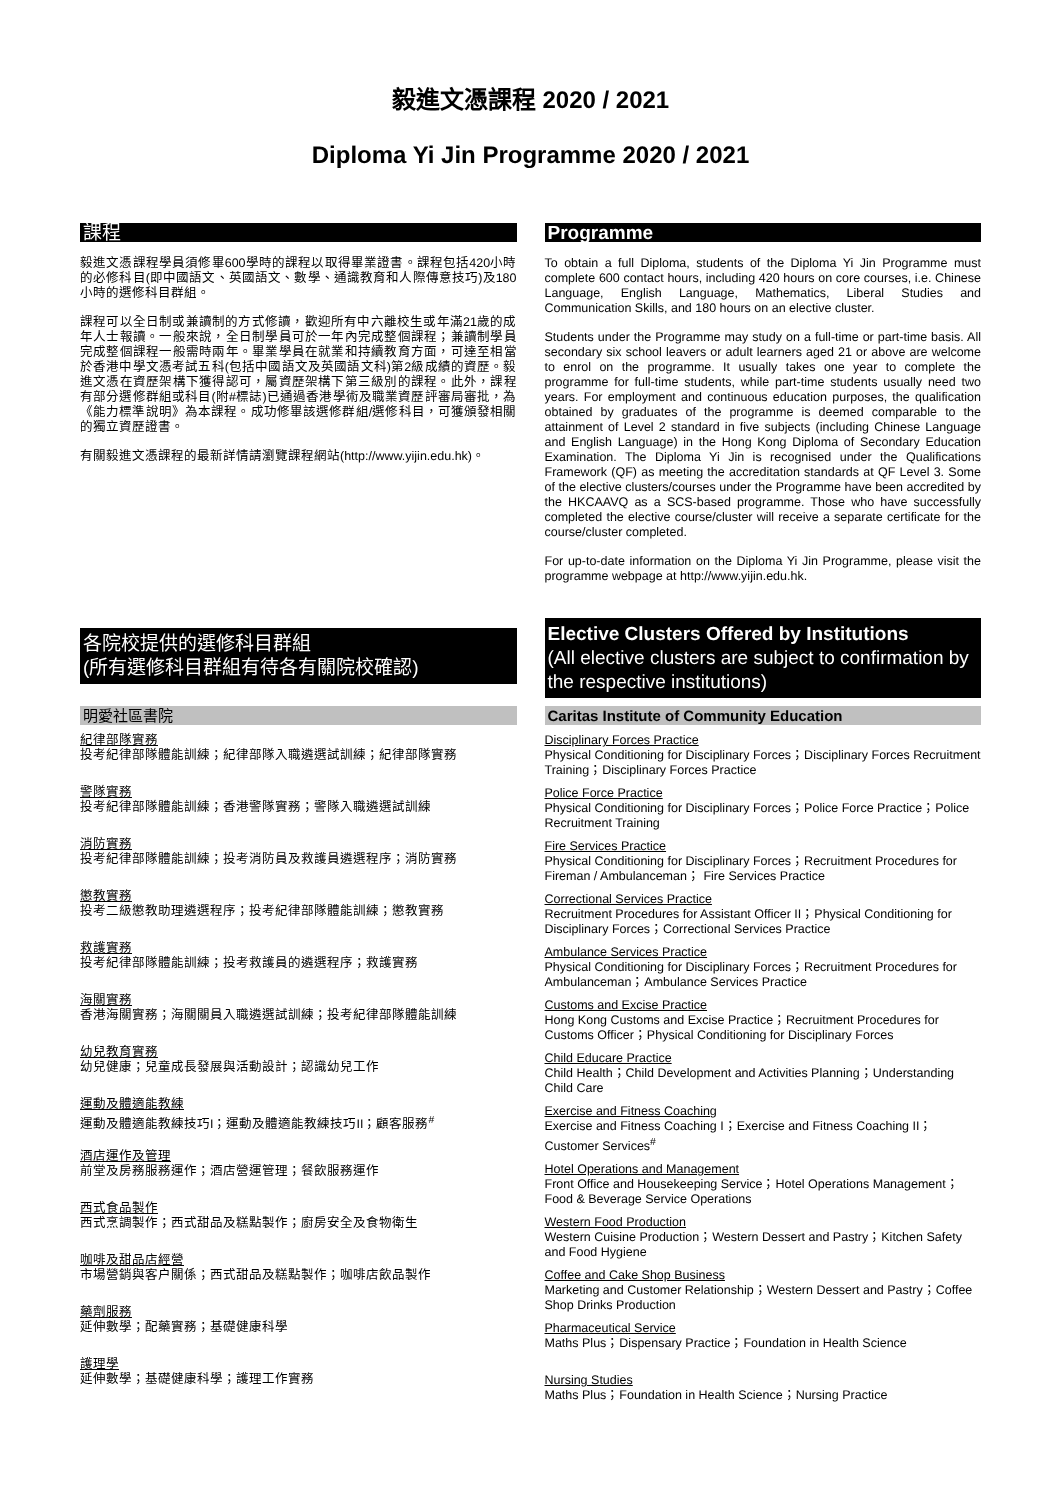毅進文憑課程 2020 / 2021
Diploma Yi Jin Programme 2020 / 2021
課程
毅進文憑課程學員須修畢600學時的課程以取得畢業證書。課程包括420小時的必修科目(即中國語文、英國語文、數學、通識教育和人際傳意技巧)及180小時的選修科目群組。
課程可以全日制或兼讀制的方式修讀，歡迎所有中六離校生或年滿21歲的成年人士報讀。一般來說，全日制學員可於一年內完成整個課程；兼讀制學員完成整個課程一般需時兩年。畢業學員在就業和持續教育方面，可達至相當於香港中學文憑考試五科(包括中國語文及英國語文科)第2級成績的資歷。毅進文憑在資歷架構下獲得認可，屬資歷架構下第三級別的課程。此外，課程有部分選修群組或科目(附#標誌)已通過香港學術及職業資歷評審局審批，為《能力標準說明》為本課程。成功修畢該選修群組/選修科目，可獲頒發相關的獨立資歷證書。
有關毅進文憑課程的最新詳情請瀏覽課程網站(http://www.yijin.edu.hk)。
Programme
To obtain a full Diploma, students of the Diploma Yi Jin Programme must complete 600 contact hours, including 420 hours on core courses, i.e. Chinese Language, English Language, Mathematics, Liberal Studies and Communication Skills, and 180 hours on an elective cluster.
Students under the Programme may study on a full-time or part-time basis. All secondary six school leavers or adult learners aged 21 or above are welcome to enrol on the programme. It usually takes one year to complete the programme for full-time students, while part-time students usually need two years. For employment and continuous education purposes, the qualification obtained by graduates of the programme is deemed comparable to the attainment of Level 2 standard in five subjects (including Chinese Language and English Language) in the Hong Kong Diploma of Secondary Education Examination. The Diploma Yi Jin is recognised under the Qualifications Framework (QF) as meeting the accreditation standards at QF Level 3. Some of the elective clusters/courses under the Programme have been accredited by the HKCAAVQ as a SCS-based programme. Those who have successfully completed the elective course/cluster will receive a separate certificate for the course/cluster completed.
For up-to-date information on the Diploma Yi Jin Programme, please visit the programme webpage at http://www.yijin.edu.hk.
各院校提供的選修科目群組
(所有選修科目群組有待各有關院校確認)
Elective Clusters Offered by Institutions
(All elective clusters are subject to confirmation by the respective institutions)
明愛社區書院
紀律部隊實務
投考紀律部隊體能訓練；紀律部隊入職遴選試訓練；紀律部隊實務
警隊實務
投考紀律部隊體能訓練；香港警隊實務；警隊入職遴選試訓練
消防實務
投考紀律部隊體能訓練；投考消防員及救護員遴選程序；消防實務
懲教實務
投考二級懲教助理遴選程序；投考紀律部隊體能訓練；懲教實務
救護實務
投考紀律部隊體能訓練；投考救護員的遴選程序；救護實務
海關實務
香港海關實務；海關關員入職遴選試訓練；投考紀律部隊體能訓練
幼兒教育實務
幼兒健康；兒童成長發展與活動設計；認識幼兒工作
運動及體適能教練
運動及體適能教練技巧I；運動及體適能教練技巧II；顧客服務<sup>#</sup>
酒店運作及管理
前堂及房務服務運作；酒店營運管理；餐飲服務運作
西式食品製作
西式烹調製作；西式甜品及糕點製作；廚房安全及食物衛生
咖啡及甜品店經營
市場營銷與客户關係；西式甜品及糕點製作；咖啡店飲品製作
藥劑服務
延伸數學；配藥實務；基礎健康科學
護理學
延伸數學；基礎健康科學；護理工作實務
Caritas Institute of Community Education
Disciplinary Forces Practice
Physical Conditioning for Disciplinary Forces；Disciplinary Forces Recruitment Training；Disciplinary Forces Practice
Police Force Practice
Physical Conditioning for Disciplinary Forces；Police Force Practice；Police Recruitment Training
Fire Services Practice
Physical Conditioning for Disciplinary Forces；Recruitment Procedures for Fireman / Ambulanceman； Fire Services Practice
Correctional Services Practice
Recruitment Procedures for Assistant Officer II；Physical Conditioning for Disciplinary Forces；Correctional Services Practice
Ambulance Services Practice
Physical Conditioning for Disciplinary Forces；Recruitment Procedures for Ambulanceman；Ambulance Services Practice
Customs and Excise Practice
Hong Kong Customs and Excise Practice；Recruitment Procedures for Customs Officer；Physical Conditioning for Disciplinary Forces
Child Educare Practice
Child Health；Child Development and Activities Planning；Understanding Child Care
Exercise and Fitness Coaching
Exercise and Fitness Coaching I；Exercise and Fitness Coaching II；Customer Services<sup>#</sup>
Hotel Operations and Management
Front Office and Housekeeping Service；Hotel Operations Management；Food & Beverage Service Operations
Western Food Production
Western Cuisine Production；Western Dessert and Pastry；Kitchen Safety and Food Hygiene
Coffee and Cake Shop Business
Marketing and Customer Relationship；Western Dessert and Pastry；Coffee Shop Drinks Production
Pharmaceutical Service
Maths Plus；Dispensary Practice；Foundation in Health Science
Nursing Studies
Maths Plus；Foundation in Health Science；Nursing Practice